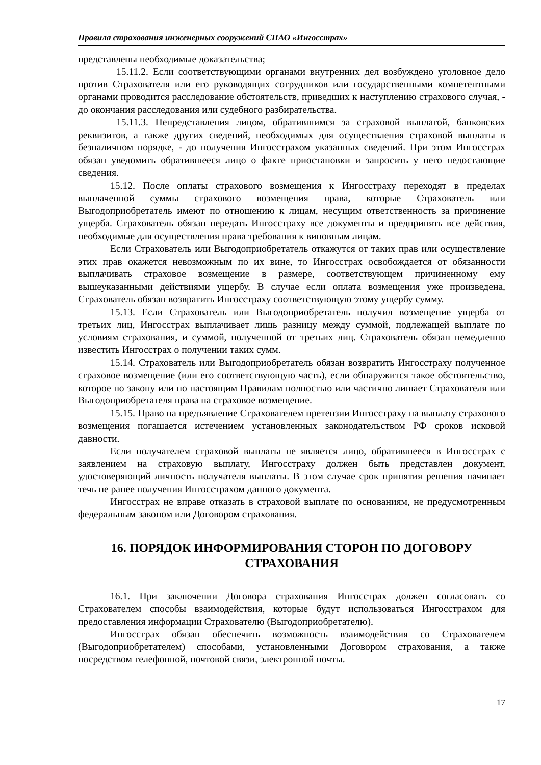Правила страхования инженерных сооружений СПАО «Ингосстрах»
представлены необходимые доказательства;
15.11.2. Если соответствующими органами внутренних дел возбуждено уголовное дело против Страхователя или его руководящих сотрудников или государственными компетентными органами проводится расследование обстоятельств, приведших к наступлению страхового случая, - до окончания расследования или судебного разбирательства.
15.11.3. Непредставления лицом, обратившимся за страховой выплатой, банковских реквизитов, а также других сведений, необходимых для осуществления страховой выплаты в безналичном порядке, - до получения Ингосстрахом указанных сведений. При этом Ингосстрах обязан уведомить обратившееся лицо о факте приостановки и запросить у него недостающие сведения.
15.12. После оплаты страхового возмещения к Ингосстраху переходят в пределах выплаченной суммы страхового возмещения права, которые Страхователь или Выгодоприобретатель имеют по отношению к лицам, несущим ответственность за причинение ущерба. Страхователь обязан передать Ингосстраху все документы и предпринять все действия, необходимые для осуществления права требования к виновным лицам.
Если Страхователь или Выгодоприобретатель откажутся от таких прав или осуществление этих прав окажется невозможным по их вине, то Ингосстрах освобождается от обязанности выплачивать страховое возмещение в размере, соответствующем причиненному ему вышеуказанными действиями ущербу. В случае если оплата возмещения уже произведена, Страхователь обязан возвратить Ингосстраху соответствующую этому ущербу сумму.
15.13. Если Страхователь или Выгодоприобретатель получил возмещение ущерба от третьих лиц, Ингосстрах выплачивает лишь разницу между суммой, подлежащей выплате по условиям страхования, и суммой, полученной от третьих лиц. Страхователь обязан немедленно известить Ингосстрах о получении таких сумм.
15.14. Страхователь или Выгодоприобретатель обязан возвратить Ингосстраху полученное страховое возмещение (или его соответствующую часть), если обнаружится такое обстоятельство, которое по закону или по настоящим Правилам полностью или частично лишает Страхователя или Выгодоприобретателя права на страховое возмещение.
15.15. Право на предъявление Страхователем претензии Ингосстраху на выплату страхового возмещения погашается истечением установленных законодательством РФ сроков исковой давности.
Если получателем страховой выплаты не является лицо, обратившееся в Ингосстрах с заявлением на страховую выплату, Ингосстраху должен быть представлен документ, удостоверяющий личность получателя выплаты. В этом случае срок принятия решения начинает течь не ранее получения Ингосстрахом данного документа.
Ингосстрах не вправе отказать в страховой выплате по основаниям, не предусмотренным федеральным законом или Договором страхования.
16. ПОРЯДОК ИНФОРМИРОВАНИЯ СТОРОН ПО ДОГОВОРУ СТРАХОВАНИЯ
16.1. При заключении Договора страхования Ингосстрах должен согласовать со Страхователем способы взаимодействия, которые будут использоваться Ингосстрахом для предоставления информации Страхователю (Выгодоприобретателю).
Ингосстрах обязан обеспечить возможность взаимодействия со Страхователем (Выгодоприобретателем) способами, установленными Договором страхования, а также посредством телефонной, почтовой связи, электронной почты.
17